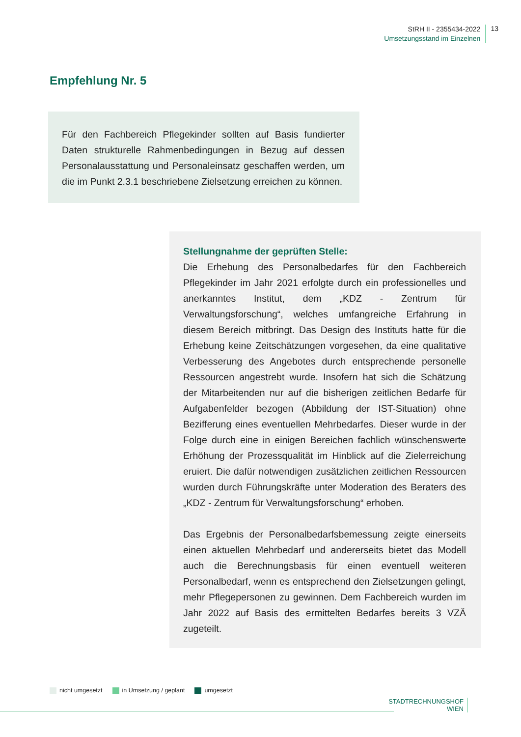StRH II - 2355434-2022
Umsetzungsstand im Einzelnen
13
Empfehlung Nr. 5
Für den Fachbereich Pflegekinder sollten auf Basis fundierter Daten strukturelle Rahmenbedingungen in Bezug auf dessen Personalausstattung und Personaleinsatz geschaffen werden, um die im Punkt 2.3.1 beschriebene Zielsetzung erreichen zu können.
Stellungnahme der geprüften Stelle:
Die Erhebung des Personalbedarfes für den Fachbereich Pflegekinder im Jahr 2021 erfolgte durch ein professionelles und anerkanntes Institut, dem „KDZ - Zentrum für Verwaltungsforschung“, welches umfangreiche Erfahrung in diesem Bereich mitbringt. Das Design des Instituts hatte für die Erhebung keine Zeitschätzungen vorgesehen, da eine qualitative Verbesserung des Angebotes durch entsprechende personelle Ressourcen angestrebt wurde. Insofern hat sich die Schätzung der Mitarbeitenden nur auf die bisherigen zeitlichen Bedarfe für Aufgabenfelder bezogen (Abbildung der IST-Situation) ohne Bezifferung eines eventuellen Mehrbedarfes. Dieser wurde in der Folge durch eine in einigen Bereichen fachlich wünschenswerte Erhöhung der Prozessqualität im Hinblick auf die Zielerreichung eruiert. Die dafür notwendigen zusätzlichen zeitlichen Ressourcen wurden durch Führungskräfte unter Moderation des Beraters des „KDZ - Zentrum für Verwaltungsforschung“ erhoben.
Das Ergebnis der Personalbedarfsbemessung zeigte einerseits einen aktuellen Mehrbedarf und andererseits bietet das Modell auch die Berechnungsbasis für einen eventuell weiteren Personalbedarf, wenn es entsprechend den Zielsetzungen gelingt, mehr Pflegepersonen zu gewinnen. Dem Fachbereich wurden im Jahr 2022 auf Basis des ermittelten Bedarfes bereits 3 VZÄ zugeteilt.
nicht umgesetzt in Umsetzung / geplant umgesetzt
STADTRECHNUNGSHOF
WIEN